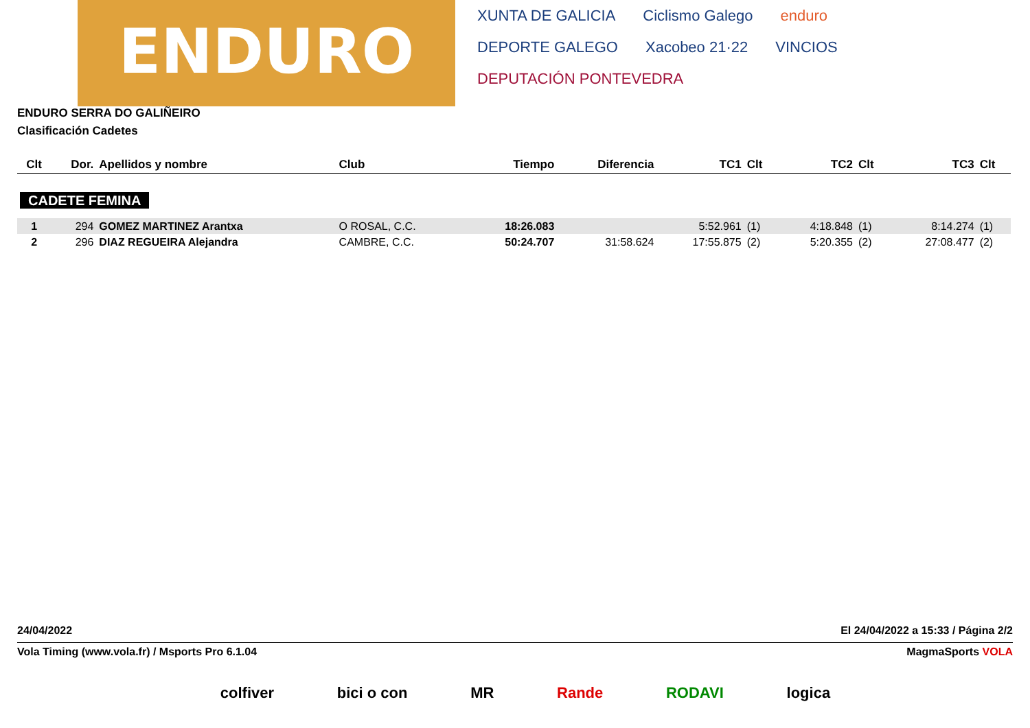ENDURO
XUNTA DE GALICIA Ciclismo Galego enduro DEPORTE GALEGO Xacobeo 21·22 VINCIOS DEPUTACIÓN PONTEVEDRA
ENDURO SERRA DO GALIÑEIRO
Clasificación Cadetes
| Clt | Dor. | Apellidos y nombre | Club | Tiempo | Diferencia | TC1 | Clt | TC2 | Clt | TC3 | Clt |
| --- | --- | --- | --- | --- | --- | --- | --- | --- | --- | --- | --- |
| CADETE FEMINA | | | | | | | | | | | |
| 1 | 294 | GOMEZ MARTINEZ Arantxa | O ROSAL, C.C. | 18:26.083 | | 5:52.961 | (1) | 4:18.848 | (1) | 8:14.274 | (1) |
| 2 | 296 | DIAZ REGUEIRA Alejandra | CAMBRE, C.C. | 50:24.707 | 31:58.624 | 17:55.875 | (2) | 5:20.355 | (2) | 27:08.477 | (2) |
24/04/2022 El 24/04/2022 a 15:33 / Página 2/2
Vola Timing (www.vola.fr) / Msports Pro 6.1.04 MagmaSports VOLA
colfiver bici o con MR Rande RODAVI logica